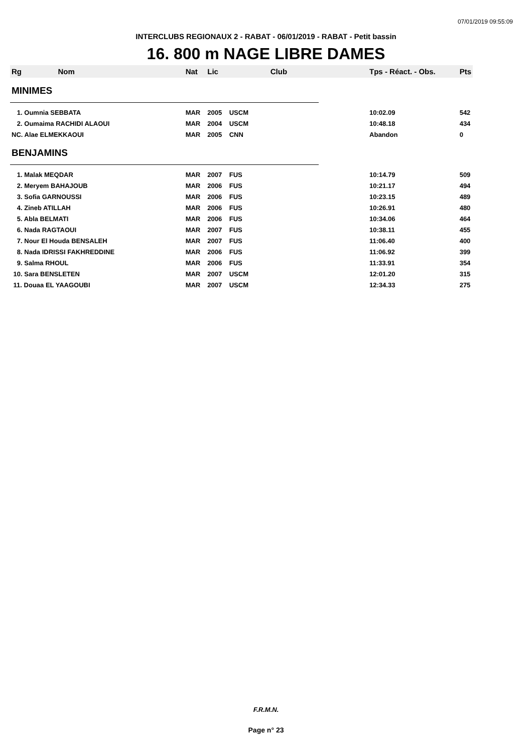07/01/2019 09:55:09
INTERCLUBS REGIONAUX 2 - RABAT - 06/01/2019 - RABAT - Petit bassin
16. 800 m NAGE LIBRE DAMES
| Rg | Nom | Nat | Lic | Club | Tps - Réact. - Obs. | Pts |
| --- | --- | --- | --- | --- | --- | --- |
| MINIMES | | | | | | |
| 1. Oumnia SEBBATA | | MAR | 2005 | USCM | 10:02.09 | 542 |
| 2. Oumaima RACHIDI ALAOUI | | MAR | 2004 | USCM | 10:48.18 | 434 |
| NC. Alae ELMEKKAOUI | | MAR | 2005 | CNN | Abandon | 0 |
| BENJAMINS | | | | | | |
| 1. Malak MEQDAR | | MAR | 2007 | FUS | 10:14.79 | 509 |
| 2. Meryem BAHAJOUB | | MAR | 2006 | FUS | 10:21.17 | 494 |
| 3. Sofia GARNOUSSI | | MAR | 2006 | FUS | 10:23.15 | 489 |
| 4. Zineb ATILLAH | | MAR | 2006 | FUS | 10:26.91 | 480 |
| 5. Abla BELMATI | | MAR | 2006 | FUS | 10:34.06 | 464 |
| 6. Nada RAGTAOUI | | MAR | 2007 | FUS | 10:38.11 | 455 |
| 7. Nour El Houda BENSALEH | | MAR | 2007 | FUS | 11:06.40 | 400 |
| 8. Nada IDRISSI FAKHREDDINE | | MAR | 2006 | FUS | 11:06.92 | 399 |
| 9. Salma RHOUL | | MAR | 2006 | FUS | 11:33.91 | 354 |
| 10. Sara BENSLETEN | | MAR | 2007 | USCM | 12:01.20 | 315 |
| 11. Douaa EL YAAGOUBI | | MAR | 2007 | USCM | 12:34.33 | 275 |
F.R.M.N.
Page n° 23